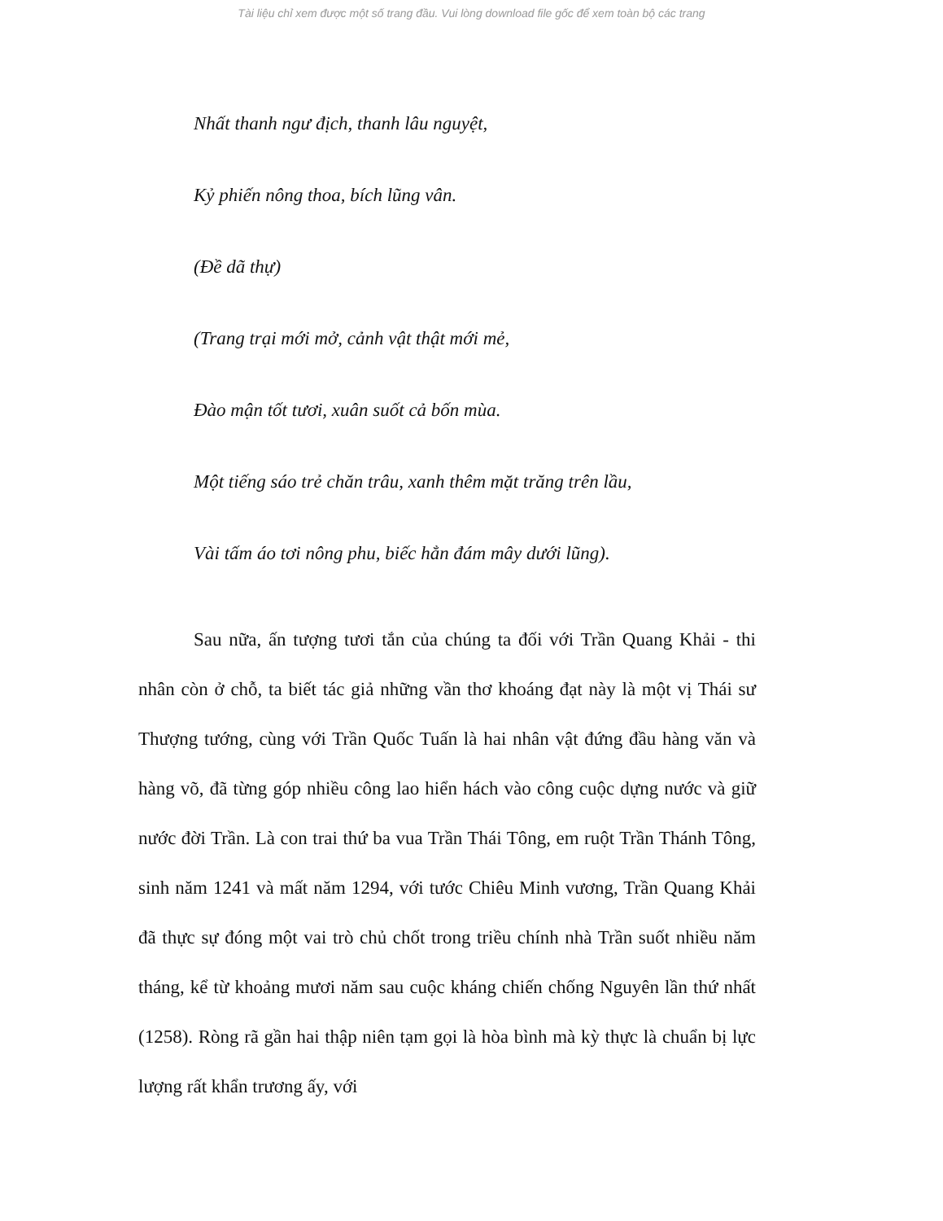Tài liệu chỉ xem được một số trang đầu. Vui lòng download file gốc để xem toàn bộ các trang
Nhất thanh ngư địch, thanh lâu nguyệt,
Kỷ phiến nông thoa, bích lũng vân.
(Đề dã thự)
(Trang trại mới mở, cảnh vật thật mới mẻ,
Đào mận tốt tươi, xuân suốt cả bốn mùa.
Một tiếng sáo trẻ chăn trâu, xanh thêm mặt trăng trên lầu,
Vài tấm áo tơi nông phu, biếc hẳn đám mây dưới lũng).
Sau nữa, ấn tượng tươi tắn của chúng ta đối với Trần Quang Khải - thi nhân còn ở chỗ, ta biết tác giả những vần thơ khoáng đạt này là một vị Thái sư Thượng tướng, cùng với Trần Quốc Tuấn là hai nhân vật đứng đầu hàng văn và hàng võ, đã từng góp nhiều công lao hiển hách vào công cuộc dựng nước và giữ nước đời Trần. Là con trai thứ ba vua Trần Thái Tông, em ruột Trần Thánh Tông, sinh năm 1241 và mất năm 1294, với tước Chiêu Minh vương, Trần Quang Khải đã thực sự đóng một vai trò chủ chốt trong triều chính nhà Trần suốt nhiều năm tháng, kể từ khoảng mươi năm sau cuộc kháng chiến chống Nguyên lần thứ nhất (1258). Ròng rã gần hai thập niên tạm gọi là hòa bình mà kỳ thực là chuẩn bị lực lượng rất khẩn trương ấy, với